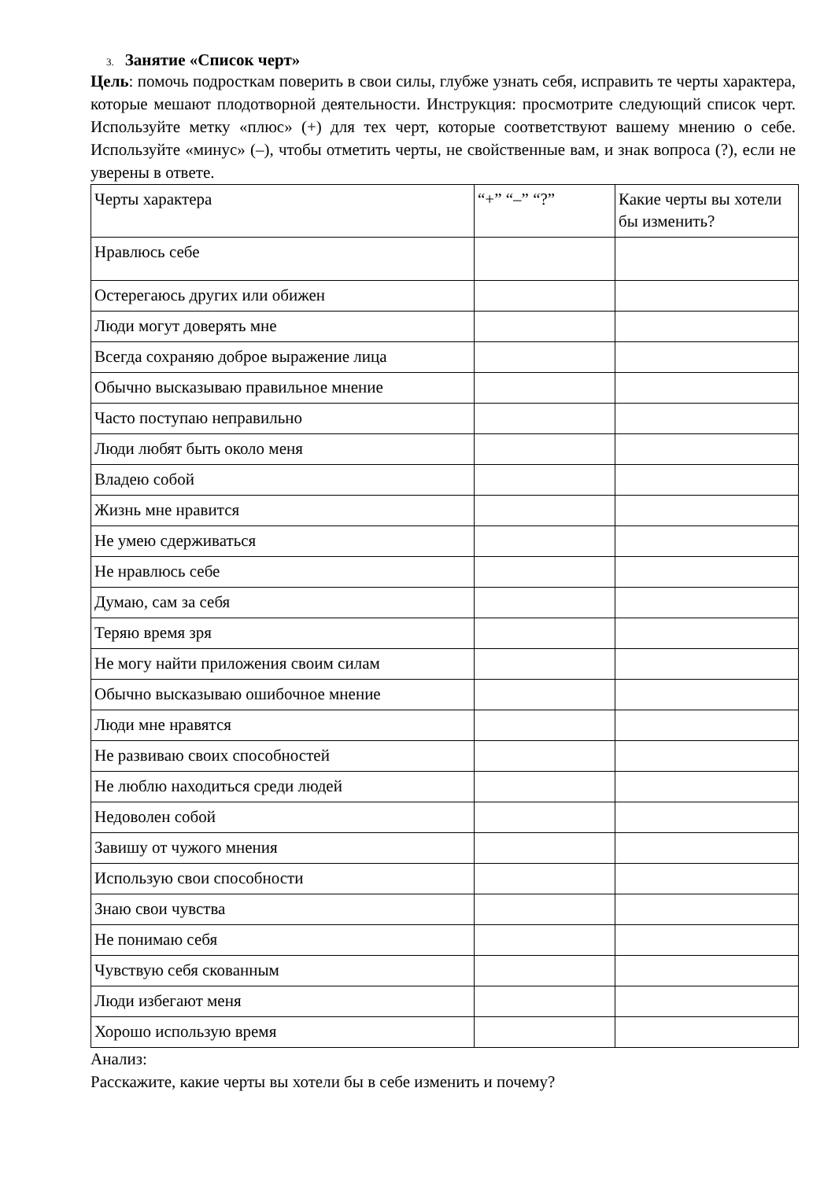3. Занятие «Список черт»
Цель: помочь подросткам поверить в свои силы, глубже узнать себя, исправить те черты характера, которые мешают плодотворной деятельности. Инструкция: просмотрите следующий список черт. Используйте метку «плюс» (+) для тех черт, которые соответствуют вашему мнению о себе. Используйте «минус» (–), чтобы отметить черты, не свойственные вам, и знак вопроса (?), если не уверены в ответе.
| Черты характера | “+” “–” “?” | Какие черты вы хотели бы изменить? |
| Нравлюсь себе | | |
| Остерегаюсь других или обижен | | |
| Люди могут доверять мне | | |
| Всегда сохраняю доброе выражение лица | | |
| Обычно высказываю правильное мнение | | |
| Часто поступаю неправильно | | |
| Люди любят быть около меня | | |
| Владею собой | | |
| Жизнь мне нравится | | |
| Не умею сдерживаться | | |
| Не нравлюсь себе | | |
| Думаю, сам за себя | | |
| Теряю время зря | | |
| Не могу найти приложения своим силам | | |
| Обычно высказываю ошибочное мнение | | |
| Люди мне нравятся | | |
| Не развиваю своих способностей | | |
| Не люблю находиться среди людей | | |
| Недоволен собой | | |
| Завишу от чужого мнения | | |
| Использую свои способности | | |
| Знаю свои чувства | | |
| Не понимаю себя | | |
| Чувствую себя скованным | | |
| Люди избегают меня | | |
| Хорошо использую время | | |
Анализ:
Расскажите, какие черты вы хотели бы в себе изменить и почему?